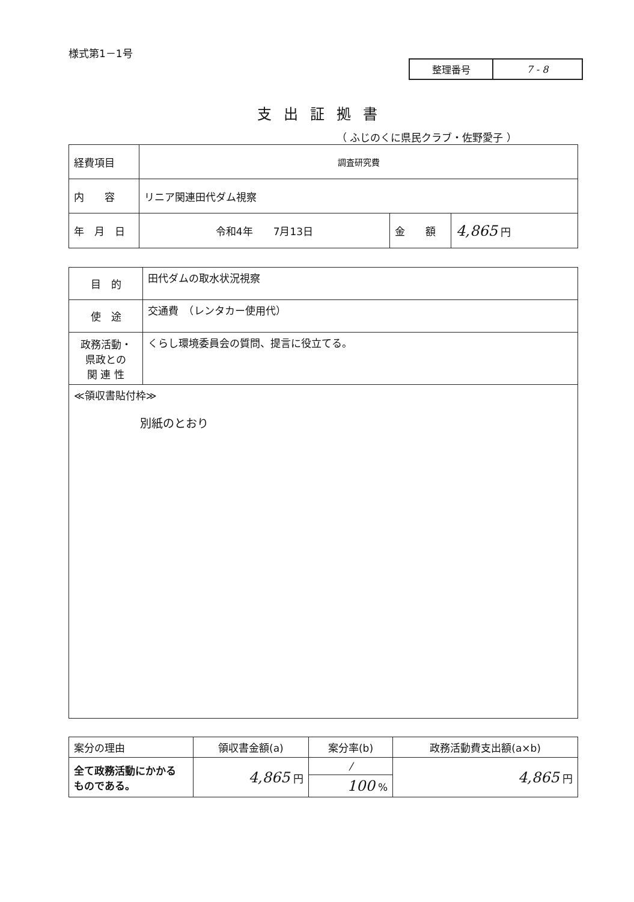様式第1－1号
| 整理番号 | 7 - 8 |
支出証拠書
（ ふじのくに県民クラブ・佐野愛子 ）
| 経費項目 | 調査研究費 | | |
| 内 容 | リニア関連田代ダム視察 | | |
| 年 月 日 | 令和4年 7月13日 | 金 額 | 4,865 円 |
| 目 的 | 田代ダムの取水状況視察 |
| 使 途 | 交通費 （レンタカー使用代） |
| 政務活動・ 県政との 関 連 性 | くらし環境委員会の質問、提言に役立てる。 |
| ≪領収書貼付枠≫ 別紙のとおり | |
| 案分の理由 | 領収書金額(a) | 案分率(b) | 政務活動費支出額(a×b) |
| 全て政務活動にかかる ものである。 | 4,865 円 | / | 4,865 円 |
| | | 100 % | |